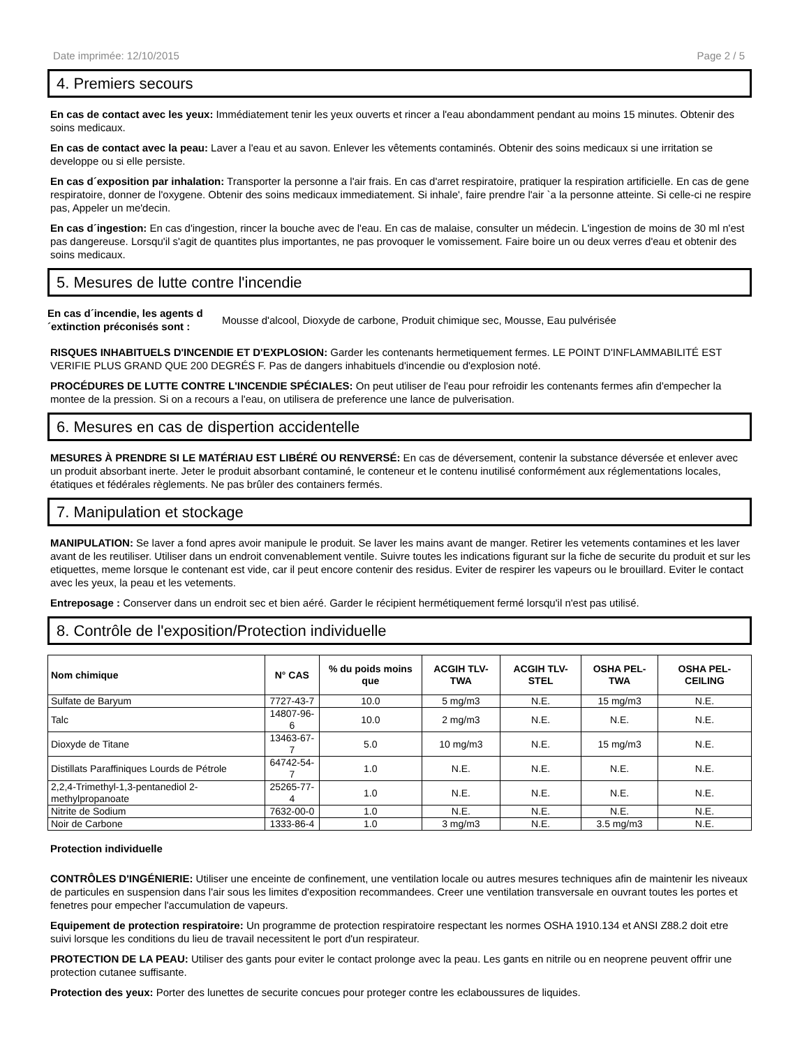Date imprimée: 12/10/2015 Page 2 / 5
4. Premiers secours
En cas de contact avec les yeux: Immédiatement tenir les yeux ouverts et rincer a l'eau abondamment pendant au moins 15 minutes. Obtenir des soins medicaux.
En cas de contact avec la peau: Laver a l'eau et au savon. Enlever les vêtements contaminés. Obtenir des soins medicaux si une irritation se developpe ou si elle persiste.
En cas d´exposition par inhalation: Transporter la personne a l'air frais. En cas d'arret respiratoire, pratiquer la respiration artificielle. En cas de gene respiratoire, donner de l'oxygene. Obtenir des soins medicaux immediatement. Si inhale', faire prendre l'air `a la personne atteinte. Si celle-ci ne respire pas, Appeler un me'decin.
En cas d´ingestion: En cas d'ingestion, rincer la bouche avec de l'eau. En cas de malaise, consulter un médecin. L'ingestion de moins de 30 ml n'est pas dangereuse. Lorsqu'il s'agit de quantites plus importantes, ne pas provoquer le vomissement. Faire boire un ou deux verres d'eau et obtenir des soins medicaux.
5. Mesures de lutte contre l'incendie
En cas d´incendie, les agents d´extinction préconisés sont : Mousse d'alcool, Dioxyde de carbone, Produit chimique sec, Mousse, Eau pulvérisée
RISQUES INHABITUELS D'INCENDIE ET D'EXPLOSION: Garder les contenants hermetiquement fermes. LE POINT D'INFLAMMABILITÉ EST VERIFIE PLUS GRAND QUE 200 DEGRÉS F. Pas de dangers inhabituels d'incendie ou d'explosion noté.
PROCÉDURES DE LUTTE CONTRE L'INCENDIE SPÉCIALES: On peut utiliser de l'eau pour refroidir les contenants fermes afin d'empecher la montee de la pression. Si on a recours a l'eau, on utilisera de preference une lance de pulverisation.
6. Mesures en cas de dispertion accidentelle
MESURES À PRENDRE SI LE MATÉRIAU EST LIBÉRÉ OU RENVERSÉ: En cas de déversement, contenir la substance déversée et enlever avec un produit absorbant inerte. Jeter le produit absorbant contaminé, le conteneur et le contenu inutilisé conformément aux réglementations locales, étatiques et fédérales règlements. Ne pas brûler des containers fermés.
7. Manipulation et stockage
MANIPULATION: Se laver a fond apres avoir manipule le produit. Se laver les mains avant de manger. Retirer les vetements contamines et les laver avant de les reutiliser. Utiliser dans un endroit convenablement ventile. Suivre toutes les indications figurant sur la fiche de securite du produit et sur les etiquettes, meme lorsque le contenant est vide, car il peut encore contenir des residus. Eviter de respirer les vapeurs ou le brouillard. Eviter le contact avec les yeux, la peau et les vetements.
Entreposage : Conserver dans un endroit sec et bien aéré. Garder le récipient hermétiquement fermé lorsqu'il n'est pas utilisé.
8. Contrôle de l'exposition/Protection individuelle
| Nom chimique | N° CAS | % du poids moins que | ACGIH TLV-TWA | ACGIH TLV-STEL | OSHA PEL-TWA | OSHA PEL-CEILING |
| --- | --- | --- | --- | --- | --- | --- |
| Sulfate de Baryum | 7727-43-7 | 10.0 | 5 mg/m3 | N.E. | 15 mg/m3 | N.E. |
| Talc | 14807-96-6 | 10.0 | 2 mg/m3 | N.E. | N.E. | N.E. |
| Dioxyde de Titane | 13463-67-7 | 5.0 | 10 mg/m3 | N.E. | 15 mg/m3 | N.E. |
| Distillats Paraffiniques Lourds de Pétrole | 64742-54-7 | 1.0 | N.E. | N.E. | N.E. | N.E. |
| 2,2,4-Trimethyl-1,3-pentanediol 2-methylpropanoate | 25265-77-4 | 1.0 | N.E. | N.E. | N.E. | N.E. |
| Nitrite de Sodium | 7632-00-0 | 1.0 | N.E. | N.E. | N.E. | N.E. |
| Noir de Carbone | 1333-86-4 | 1.0 | 3 mg/m3 | N.E. | 3.5 mg/m3 | N.E. |
Protection individuelle
CONTRÔLES D'INGÉNIERIE: Utiliser une enceinte de confinement, une ventilation locale ou autres mesures techniques afin de maintenir les niveaux de particules en suspension dans l'air sous les limites d'exposition recommandees. Creer une ventilation transversale en ouvrant toutes les portes et fenetres pour empecher l'accumulation de vapeurs.
Equipement de protection respiratoire: Un programme de protection respiratoire respectant les normes OSHA 1910.134 et ANSI Z88.2 doit etre suivi lorsque les conditions du lieu de travail necessitent le port d'un respirateur.
PROTECTION DE LA PEAU: Utiliser des gants pour eviter le contact prolonge avec la peau. Les gants en nitrile ou en neoprene peuvent offrir une protection cutanee suffisante.
Protection des yeux: Porter des lunettes de securite concues pour proteger contre les eclaboussures de liquides.